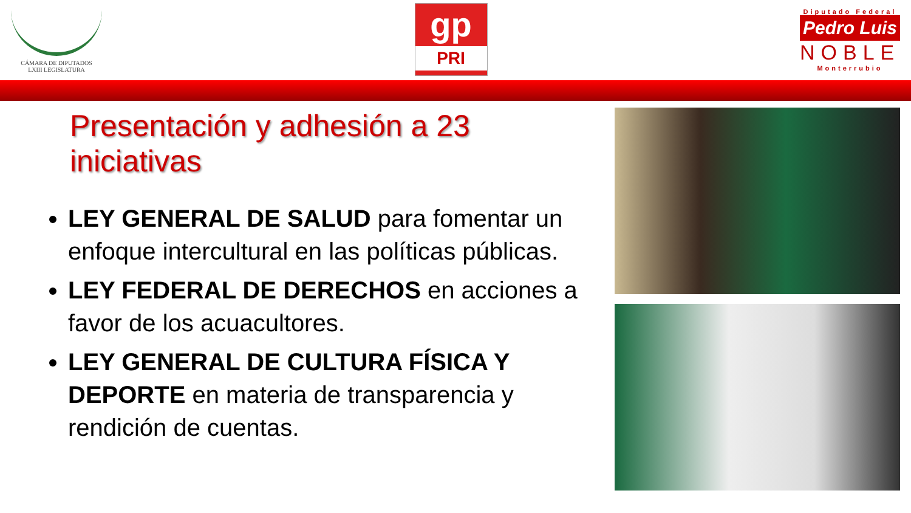CÁMARA DE DIPUTADOS
LXIII LEGISLATURA
gp
PRI
Diputado Federal
Pedro Luis
NOBLE
Monterrubio
Presentación y adhesión a 23 iniciativas
LEY GENERAL DE SALUD para fomentar un enfoque intercultural en las políticas públicas.
LEY FEDERAL DE DERECHOS en acciones a favor de los acuacultores.
LEY GENERAL DE CULTURA FÍSICA Y DEPORTE en materia de transparencia y rendición de cuentas.